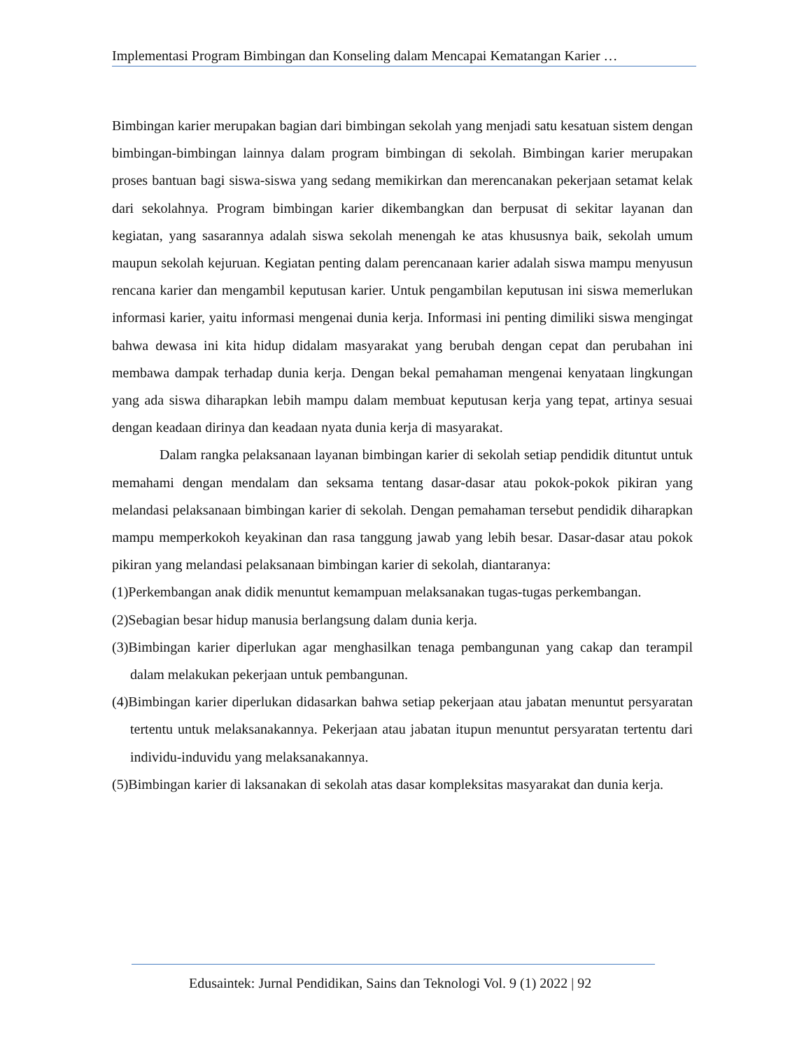Implementasi Program Bimbingan dan Konseling dalam Mencapai Kematangan Karier …
Bimbingan karier merupakan bagian dari bimbingan sekolah yang menjadi satu kesatuan sistem dengan bimbingan-bimbingan lainnya dalam program bimbingan di sekolah. Bimbingan karier merupakan proses bantuan bagi siswa-siswa yang sedang memikirkan dan merencanakan pekerjaan setamat kelak dari sekolahnya. Program bimbingan karier dikembangkan dan berpusat di sekitar layanan dan kegiatan, yang sasarannya adalah siswa sekolah menengah ke atas khususnya baik, sekolah umum maupun sekolah kejuruan. Kegiatan penting dalam perencanaan karier adalah siswa mampu menyusun rencana karier dan mengambil keputusan karier. Untuk pengambilan keputusan ini siswa memerlukan informasi karier, yaitu informasi mengenai dunia kerja. Informasi ini penting dimiliki siswa mengingat bahwa dewasa ini kita hidup didalam masyarakat yang berubah dengan cepat dan perubahan ini membawa dampak terhadap dunia kerja. Dengan bekal pemahaman mengenai kenyataan lingkungan yang ada siswa diharapkan lebih mampu dalam membuat keputusan kerja yang tepat, artinya sesuai dengan keadaan dirinya dan keadaan nyata dunia kerja di masyarakat.
Dalam rangka pelaksanaan layanan bimbingan karier di sekolah setiap pendidik dituntut untuk memahami dengan mendalam dan seksama tentang dasar-dasar atau pokok-pokok pikiran yang melandasi pelaksanaan bimbingan karier di sekolah. Dengan pemahaman tersebut pendidik diharapkan mampu memperkokoh keyakinan dan rasa tanggung jawab yang lebih besar. Dasar-dasar atau pokok pikiran yang melandasi pelaksanaan bimbingan karier di sekolah, diantaranya:
(1)Perkembangan anak didik menuntut kemampuan melaksanakan tugas-tugas perkembangan.
(2)Sebagian besar hidup manusia berlangsung dalam dunia kerja.
(3)Bimbingan karier diperlukan agar menghasilkan tenaga pembangunan yang cakap dan terampil dalam melakukan pekerjaan untuk pembangunan.
(4)Bimbingan karier diperlukan didasarkan bahwa setiap pekerjaan atau jabatan menuntut persyaratan tertentu untuk melaksanakannya. Pekerjaan atau jabatan itupun menuntut persyaratan tertentu dari individu-induvidu yang melaksanakannya.
(5)Bimbingan karier di laksanakan di sekolah atas dasar kompleksitas masyarakat dan dunia kerja.
Edusaintek: Jurnal Pendidikan, Sains dan Teknologi Vol. 9 (1) 2022 | 92